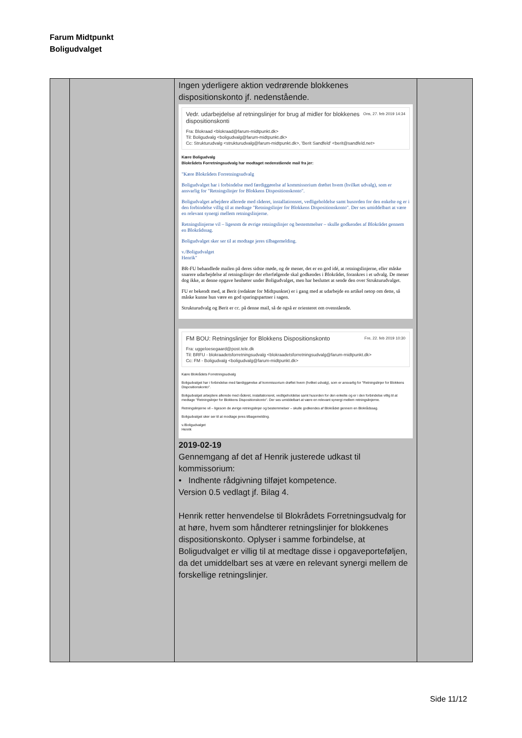Farum Midtpunkt
Boligudvalget
| | | Ingen yderligere aktion vedrørende blokkenes dispositionskonto jf. nedenstående. Vedr. udarbejdelse af retningslinjer for brug af midler for blokkenes dispositionskonti Ons, 27. feb 2019 14:34 Fra: Blokraad <blokraad@farum-midtpunkt.dk> Til: Boligudvalg <boligudvalg@farum-midtpunkt.dk> Cc: Strukturudvalg <strukturudvalg@farum-midtpunkt.dk>, 'Berit Sandfeld' <berit@sandfeld.net> Kære Boligudvalg Blokrådets Forretningsudvalg har modtaget nedenstående mail fra jer: "Kære Blokrådets Forretningsudvalg Boligudvalget har i forbindelse med færdiggørelse af kommissorium drøftet hvem (hvilket udvalg), som er ansvarlig for "Retningslinjer for Blokkens Dispositionskonto". Boligudvalget arbejdere allerede med råderet, installationsret, vedligeholdelse samt husorden for den enkelte og er i den forbindelse villig til at medtage "Retningslinjer for Blokkens Dispositionskonto". Der ses umiddelbart at være en relevant synergi mellem retningslinjerne. Retningslinjerne vil – ligesom de øvrige retningslinjer og bestemmelser – skulle godkendes af Blokrådet gennem en Blokrådssag. Boligudvalget sker ser til at modtage jeres tilbagemelding. v./Boligudvalget Henrik" BR-FU behandlede mailen på deres sidste møde, og de mener, det er en god idé, at retningslinjerne, eller måske snarere udarbejdelse af retningslinjer der efterfølgende skal godkendes i Blokrådet, forankres i et udvalg. De mener dog ikke, at denne opgave henhører under Boligudvalget, men har besluttet at sende den over Strukturudvalget. FU er bekendt med, at Berit (redaktør for Midtpunktet) er i gang med at udarbejde en artikel netop om dette, så måske kunne hun være en god sparingspartner i sagen. Strukturudvalg og Berit er cc. på denne mail, så de også er orienteret om ovenstående. FM BOU: Retningslinjer for Blokkens Dispositionskonto Fre, 22. feb 2019 10:30 Fra: uggeloesegaard@post.tele.dk Til: BRFU - blokraadetsforretningsudvalg <blokraadetsforretningsudvalg@farum-midtpunkt.dk> Cc: FM - Boligudvalg <boligudvalg@farum-midtpunkt.dk> Kære Blokrådets Forretningsudvalg Boligudvalget har i forbindelse med færdiggørelse af kommissorium drøftet hvem (hvilket udvalg), som er ansvarlig for "Retningslinjer for Blokkens Dispositionskonto". Boligudvalget arbejdere allerede med råderet, installationsret, vedligeholdelse samt husorden for den enkelte og er i den forbindelse villig til at medtage "Retningslinjer for Blokkens Dispositionskonto". Der ses umiddelbart at være en relevant synergi mellem retningslinjerne. Retningslinjerne vil – ligesom de øvrige retningslinjer og bestemmelser – skulle godkendes af Blokrådet gennem en Blokrådssag. Boligudvalget sker ser til at modtage jeres tilbagemelding. v./Boligudvalget Henrik 2019-02-19 Gennemgang af det af Henrik justerede udkast til kommissorium: • Indhente rådgivning tilføjet kompetence. Version 0.5 vedlagt jf. Bilag 4. Henrik retter henvendelse til Blokrådets Forretningsudvalg for at høre, hvem som håndterer retningslinjer for blokkenes dispositionskonto. Oplyser i samme forbindelse, at Boligudvalget er villig til at medtage disse i opgaveporteføljen, da det umiddelbart ses at være en relevant synergi mellem de forskellige retningslinjer. | |
Side 11/12